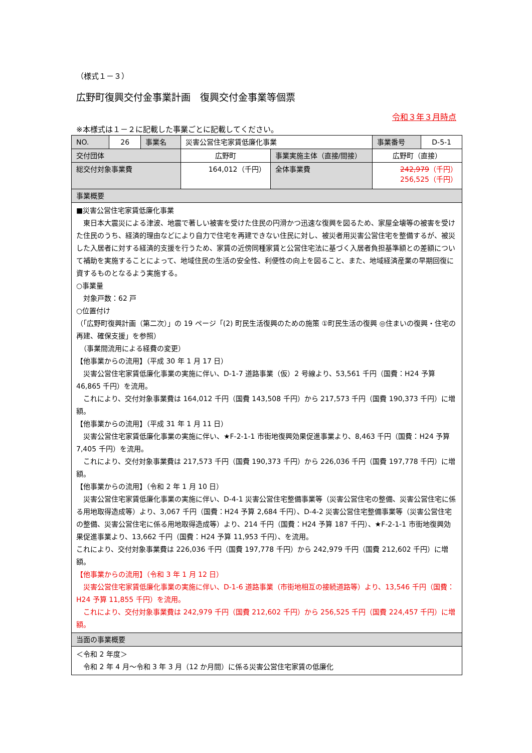（様式１－３）
広野町復興交付金事業計画　復興交付金事業等個票
令和３年３月時点
※本様式は１－２に記載した事業ごとに記載してください。
| NO. | 26 | 事業名 | 災害公営住宅家賃低廉化事業 | | 事業番号 | D-5-1 |
| 交付団体 | | | 広野町 | 事業実施主体（直接/間接） | 広野町（直接） | |
| 総交付対象事業費 | | | 164,012（千円） | 全体事業費 | 242,979 （千円） 256,525（千円） | |
| 事業概要 | | | | | | |
| ■災害公営住宅家賃低廉化事業 東日本大震災による津波、地震で著しい被害を受けた住民の円滑かつ迅速な復興を図るため、家屋全壊等の被害を受けた住民のうち、経済的理由などにより自力で住宅を再建できない住民に対し、被災者用災害公営住宅を整備するが、被災した入居者に対する経済的支援を行うため、家賃の近傍同種家賃と公営住宅法に基づく入居者負担基準額との差額について補助を実施することによって、地域住民の生活の安全性、利便性の向上を図ること、また、地域経済産業の早期回復に資するものとなるよう実施する。 ○事業量 対象戸数：62 戸 ○位置付け （「広野町復興計画（第二次）」の 19 ページ「(2) 町民生活復興のための施策 ①町民生活の復興 ◎住まいの復興・住宅の再建、確保支援」を参照） （事業間流用による経費の変更） 【他事業からの流用】（平成 30 年 1 月 17 日） 災害公営住宅家賃低廉化事業の実施に伴い、D-1-7 道路事業（仮）2 号線より、53,561 千円（国費：H24 予算 46,865 千円）を流用。 これにより、交付対象事業費は 164,012 千円（国費 143,508 千円）から 217,573 千円（国費 190,373 千円）に増額。 【他事業からの流用】（平成 31 年 1 月 11 日） 災害公営住宅家賃低廉化事業の実施に伴い、★F-2-1-1 市街地復興効果促進事業より、8,463 千円（国費：H24 予算 7,405 千円）を流用。 これにより、交付対象事業費は 217,573 千円（国費 190,373 千円）から 226,036 千円（国費 197,778 千円）に増額。 【他事業からの流用】（令和 2 年 1 月 10 日） 災害公営住宅家賃低廉化事業の実施に伴い、D-4-1 災害公営住宅整備事業等（災害公営住宅の整備、災害公営住宅に係る用地取得造成等）より、3,067 千円（国費：H24 予算 2,684 千円）、D-4-2 災害公営住宅整備事業等（災害公営住宅の整備、災害公営住宅に係る用地取得造成等）より、214 千円（国費：H24 予算 187 千円）、★F-2-1-1 市街地復興効果促進事業より、13,662 千円（国費：H24 予算 11,953 千円）、を流用。 これにより、交付対象事業費は 226,036 千円（国費 197,778 千円）から 242,979 千円（国費 212,602 千円）に増額。 【他事業からの流用】（令和 3 年 1 月 12 日） 災害公営住宅家賃低廉化事業の実施に伴い、D-1-6 道路事業（市街地相互の接続道路等）より、13,546 千円（国費：H24 予算 11,855 千円）を流用。 これにより、交付対象事業費は 242,979 千円（国費 212,602 千円）から 256,525 千円（国費 224,457 千円）に増額。 | | | | | | |
| 当面の事業概要 | | | | | | |
| ＜令和 2 年度＞ 令和 2 年 4 月～令和 3 年 3 月（12 か月間）に係る災害公営住宅家賃の低廉化 | | | | | | |